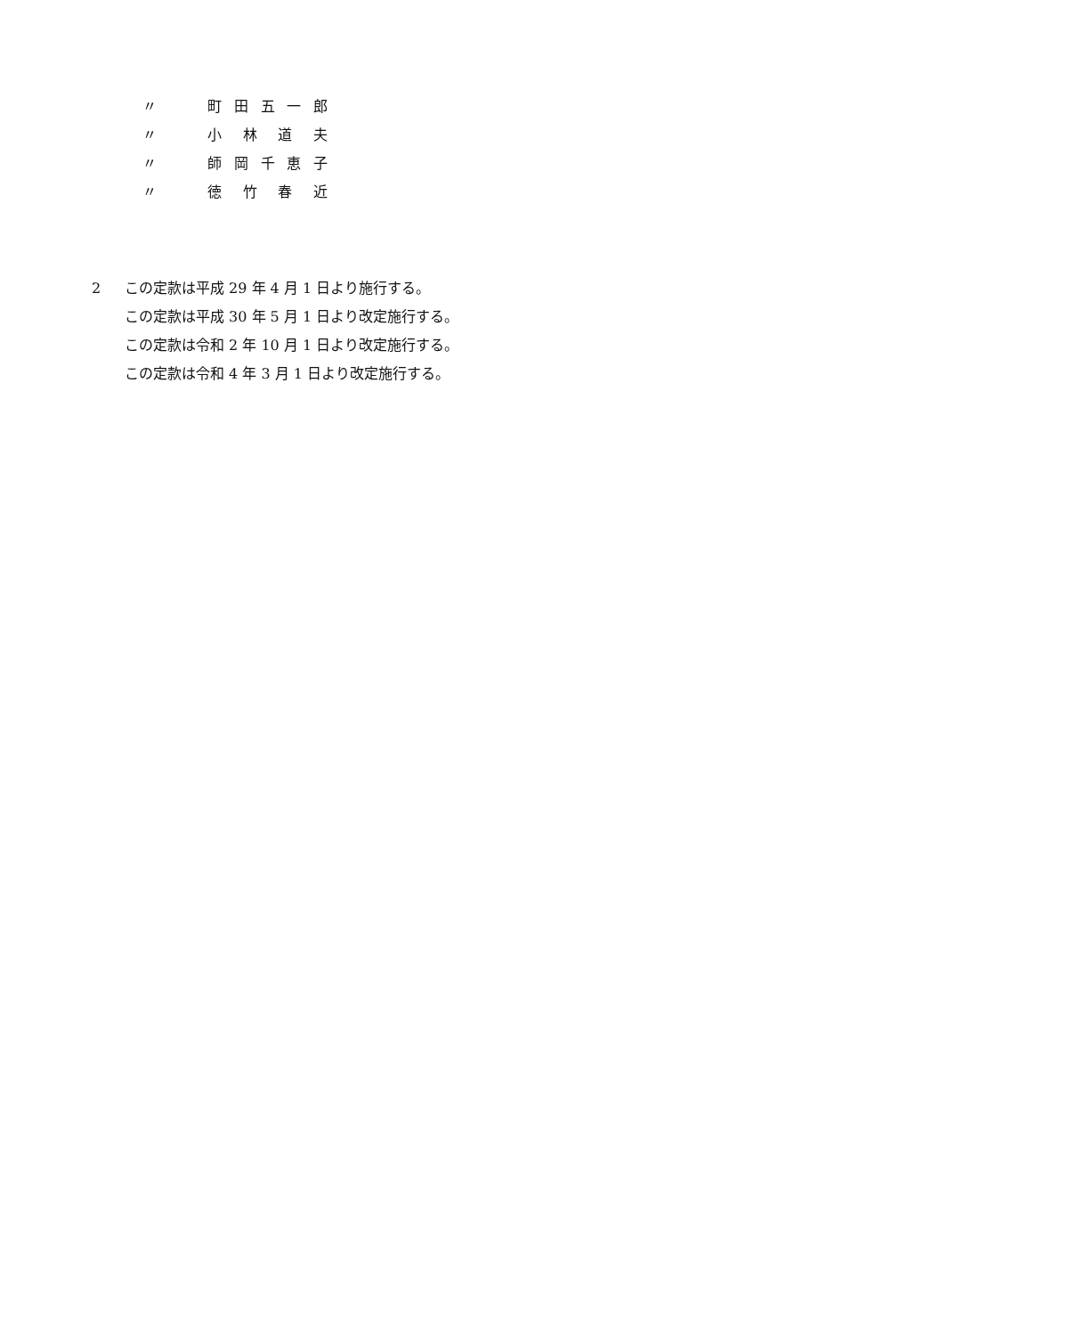〃 町田五一郎
〃 小林道夫
〃 師岡千恵子
〃 徳竹春近
2 この定款は平成 29 年 4 月 1 日より施行する。
この定款は平成 30 年 5 月 1 日より改定施行する。
この定款は令和 2 年 10 月 1 日より改定施行する。
この定款は令和 4 年 3 月 1 日より改定施行する。